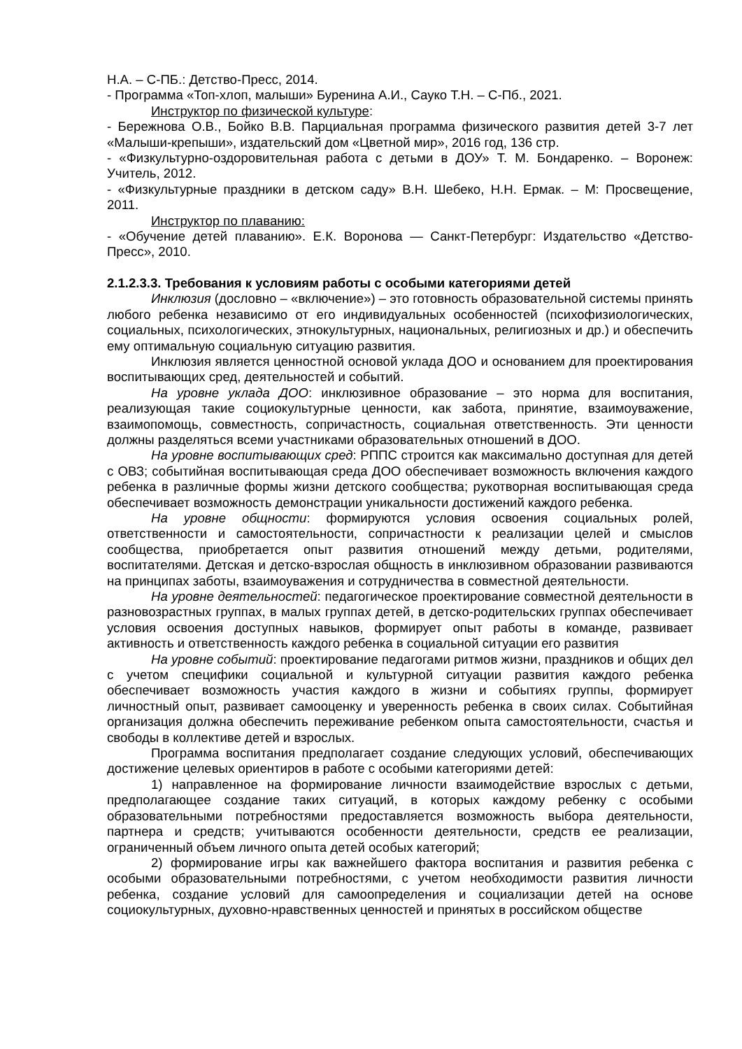Н.А. – С-ПБ.: Детство-Пресс, 2014.
- Программа «Топ-хлоп, малыши» Буренина А.И., Сауко Т.Н. – С-Пб., 2021.
Инструктор по физической культуре:
- Бережнова О.В., Бойко В.В. Парциальная программа физического развития детей 3-7 лет «Малыши-крепыши», издательский дом «Цветной мир», 2016 год, 136 стр.
- «Физкультурно-оздоровительная работа с детьми в ДОУ» Т. М. Бондаренко. – Воронеж: Учитель, 2012.
- «Физкультурные праздники в детском саду» В.Н. Шебеко, Н.Н. Ермак. – М: Просвещение, 2011.
Инструктор по плаванию:
- «Обучение детей плаванию». Е.К. Воронова — Санкт-Петербург: Издательство «Детство-Пресс», 2010.
2.1.2.3.3. Требования к условиям работы с особыми категориями детей
Инклюзия (дословно – «включение») – это готовность образовательной системы принять любого ребенка независимо от его индивидуальных особенностей (психофизиологических, социальных, психологических, этнокультурных, национальных, религиозных и др.) и обеспечить ему оптимальную социальную ситуацию развития.
Инклюзия является ценностной основой уклада ДОО и основанием для проектирования воспитывающих сред, деятельностей и событий.
На уровне уклада ДОО: инклюзивное образование – это норма для воспитания, реализующая такие социокультурные ценности, как забота, принятие, взаимоуважение, взаимопомощь, совместность, сопричастность, социальная ответственность. Эти ценности должны разделяться всеми участниками образовательных отношений в ДОО.
На уровне воспитывающих сред: РППС строится как максимально доступная для детей с ОВЗ; событийная воспитывающая среда ДОО обеспечивает возможность включения каждого ребенка в различные формы жизни детского сообщества; рукотворная воспитывающая среда обеспечивает возможность демонстрации уникальности достижений каждого ребенка.
На уровне общности: формируются условия освоения социальных ролей, ответственности и самостоятельности, сопричастности к реализации целей и смыслов сообщества, приобретается опыт развития отношений между детьми, родителями, воспитателями. Детская и детско-взрослая общность в инклюзивном образовании развиваются на принципах заботы, взаимоуважения и сотрудничества в совместной деятельности.
На уровне деятельностей: педагогическое проектирование совместной деятельности в разновозрастных группах, в малых группах детей, в детско-родительских группах обеспечивает условия освоения доступных навыков, формирует опыт работы в команде, развивает активность и ответственность каждого ребенка в социальной ситуации его развития
На уровне событий: проектирование педагогами ритмов жизни, праздников и общих дел с учетом специфики социальной и культурной ситуации развития каждого ребенка обеспечивает возможность участия каждого в жизни и событиях группы, формирует личностный опыт, развивает самооценку и уверенность ребенка в своих силах. Событийная организация должна обеспечить переживание ребенком опыта самостоятельности, счастья и свободы в коллективе детей и взрослых.
Программа воспитания предполагает создание следующих условий, обеспечивающих достижение целевых ориентиров в работе с особыми категориями детей:
1) направленное на формирование личности взаимодействие взрослых с детьми, предполагающее создание таких ситуаций, в которых каждому ребенку с особыми образовательными потребностями предоставляется возможность выбора деятельности, партнера и средств; учитываются особенности деятельности, средств ее реализации, ограниченный объем личного опыта детей особых категорий;
2) формирование игры как важнейшего фактора воспитания и развития ребенка с особыми образовательными потребностями, с учетом необходимости развития личности ребенка, создание условий для самоопределения и социализации детей на основе социокультурных, духовно-нравственных ценностей и принятых в российском обществе